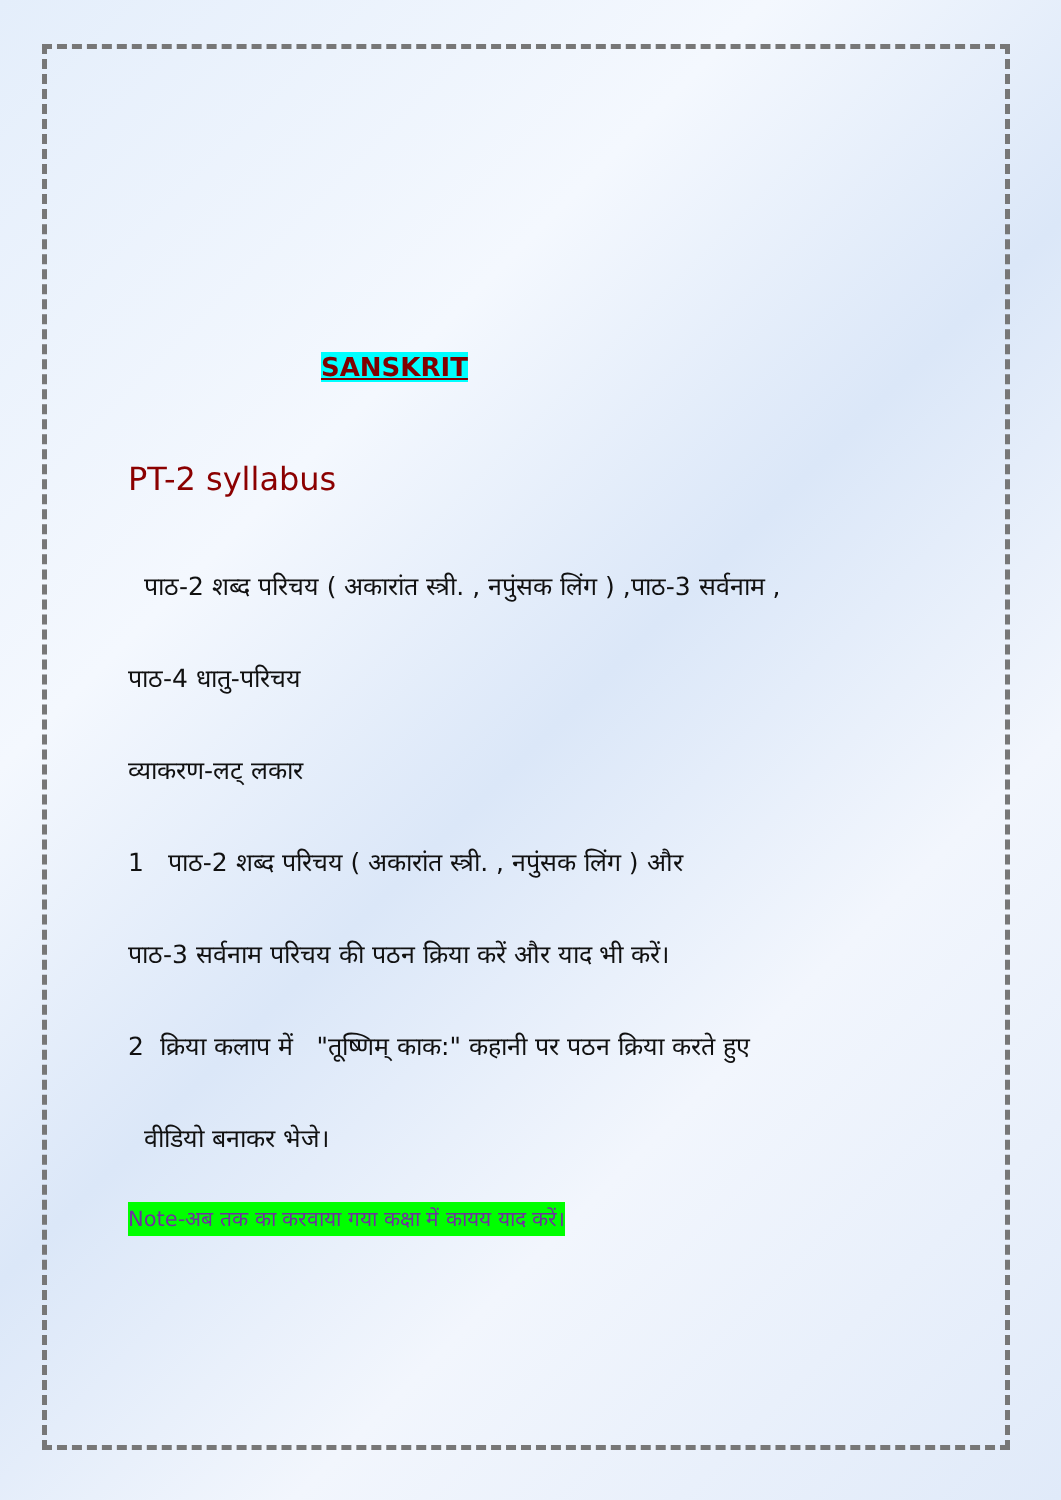SANSKRIT
PT-2 syllabus
पाठ-2 शब्द परिचय ( अकारांत स्त्री. , नपुंसक लिंग ) ,पाठ-3 सर्वनाम ,
पाठ-4 धातु-परिचय
व्याकरण-लट् लकार
1 पाठ-2 शब्द परिचय ( अकारांत स्त्री. , नपुंसक लिंग ) और
पाठ-3 सर्वनाम परिचय की पठन क्रिया करें और याद भी करें।
2 क्रिया कलाप में "तूष्णिम् काक:" कहानी पर पठन क्रिया करते हुए
वीडियो बनाकर भेजे।
Note-अब तक का करवाया गया कक्षा में कायय याद करें।